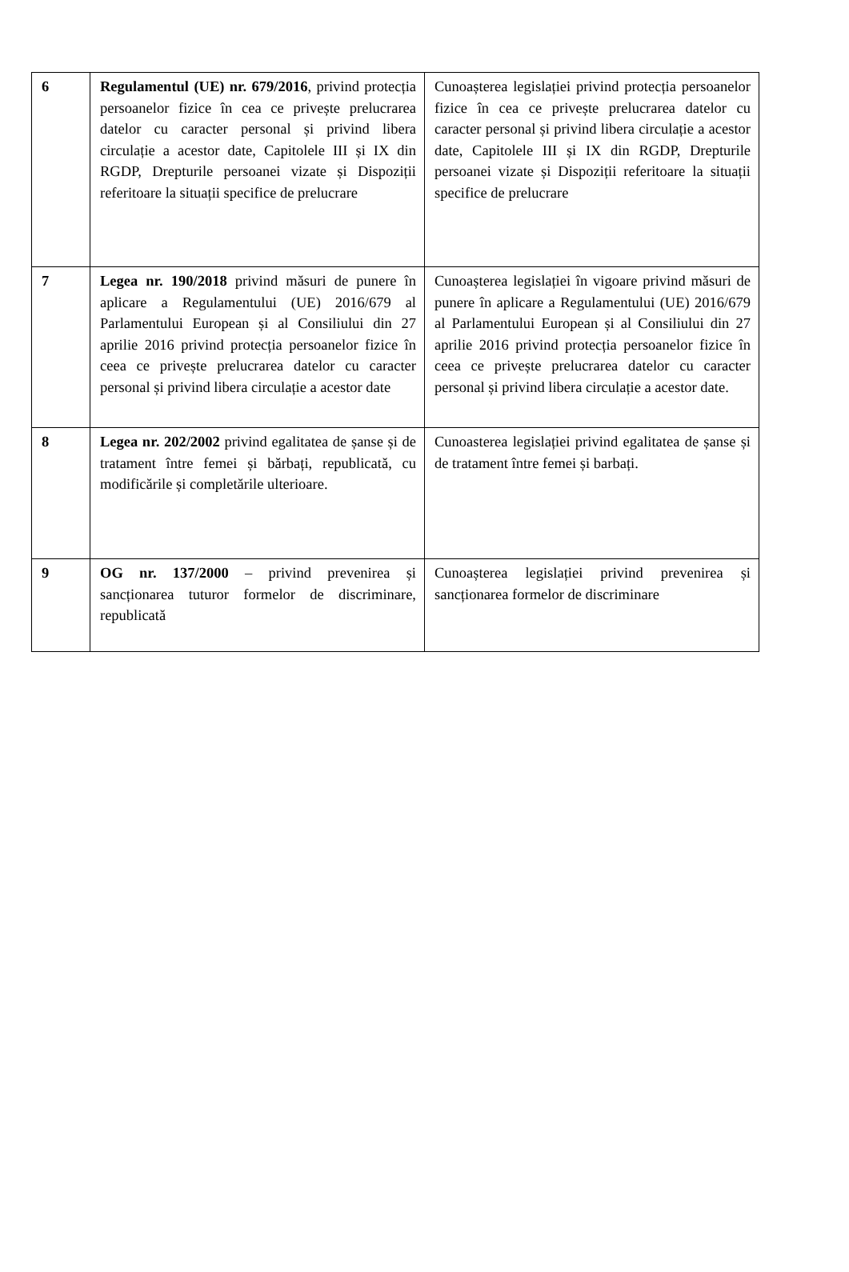| 6 | Regulamentul (UE) nr. 679/2016 , privind protecția persoanelor fizice în cea ce privește prelucrarea datelor cu caracter personal și privind libera circulație a acestor date, Capitolele III și IX din RGDP, Drepturile persoanei vizate și Dispoziții referitoare la situații specifice de prelucrare | Cunoașterea legislației privind protecția persoanelor fizice în cea ce privește prelucrarea datelor cu caracter personal și privind libera circulație a acestor date, Capitolele III și IX din RGDP, Drepturile persoanei vizate și Dispoziții referitoare la situații specifice de prelucrare |
| 7 | Legea nr. 190/2018 privind măsuri de punere în aplicare a Regulamentului (UE) 2016/679 al Parlamentului European și al Consiliului din 27 aprilie 2016 privind protecția persoanelor fizice în ceea ce privește prelucrarea datelor cu caracter personal și privind libera circulație a acestor date | Cunoașterea legislației în vigoare privind măsuri de punere în aplicare a Regulamentului (UE) 2016/679 al Parlamentului European și al Consiliului din 27 aprilie 2016 privind protecția persoanelor fizice în ceea ce privește prelucrarea datelor cu caracter personal și privind libera circulație a acestor date. |
| 8 | Legea nr. 202/2002 privind egalitatea de șanse și de tratament între femei și bărbați, republicată, cu modificările și completările ulterioare. | Cunoasterea legislației privind egalitatea de șanse și de tratament între femei și barbați. |
| 9 | OG nr. 137/2000 – privind prevenirea și sancționarea tuturor formelor de discriminare, republicată | Cunoașterea legislației privind prevenirea și sancționarea formelor de discriminare |